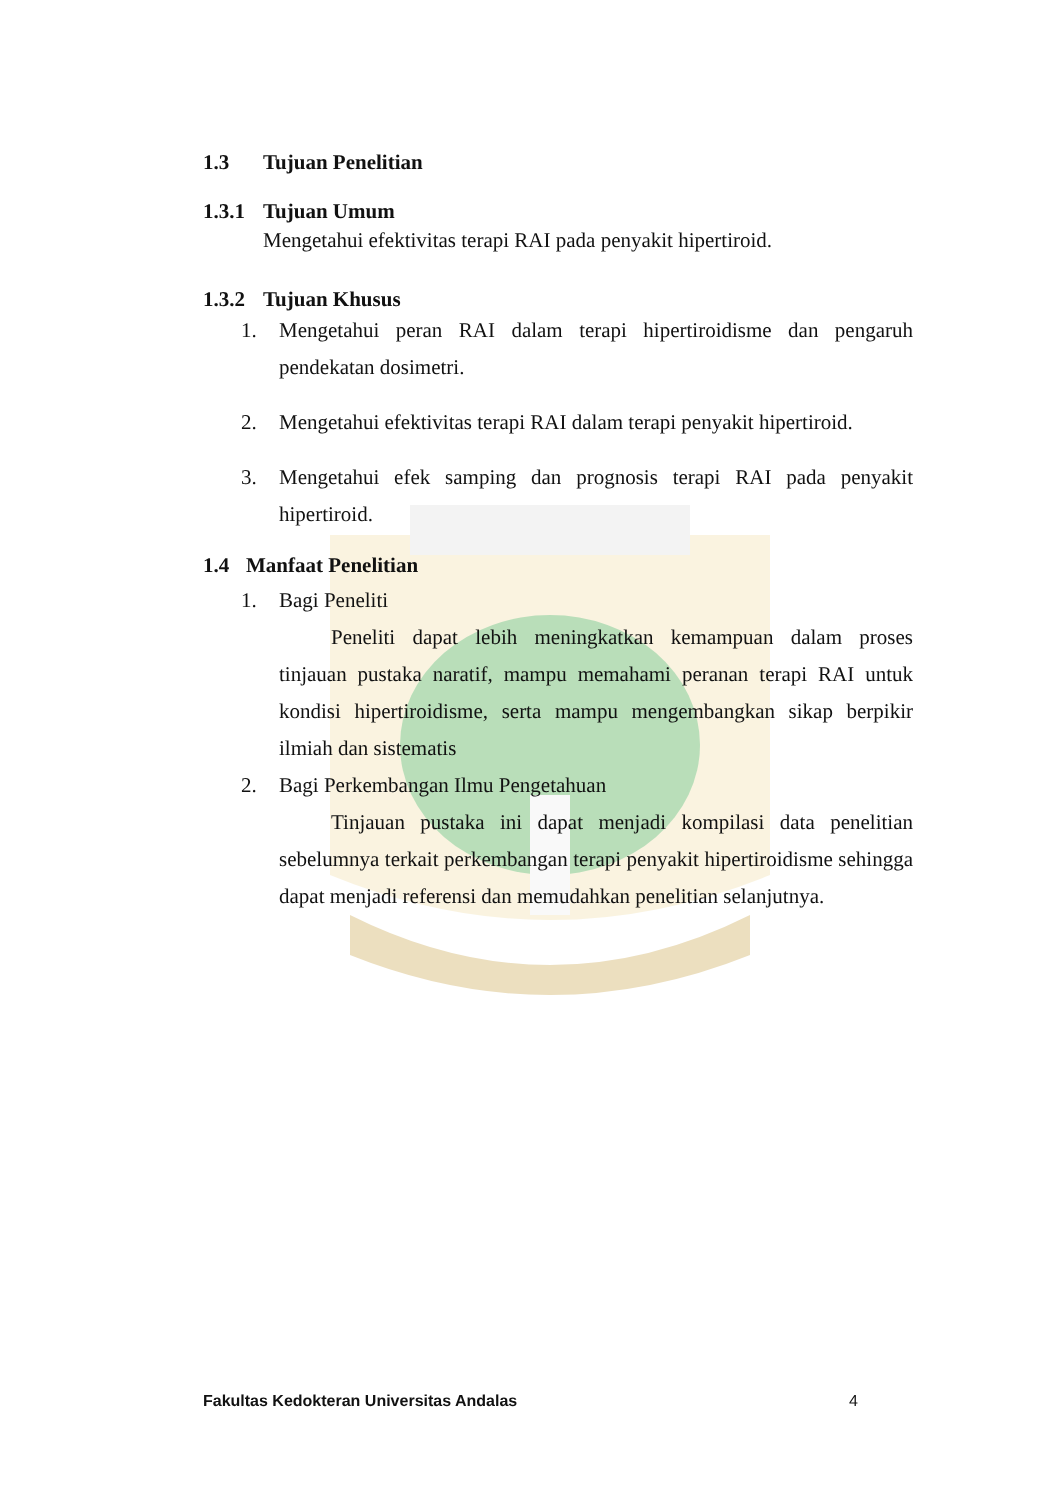1.3 Tujuan Penelitian
1.3.1
Tujuan Umum
Mengetahui efektivitas terapi RAI pada penyakit hipertiroid.
1.3.2
Tujuan Khusus
1. Mengetahui peran RAI dalam terapi hipertiroidisme dan pengaruh pendekatan dosimetri.
2. Mengetahui efektivitas terapi RAI dalam terapi penyakit hipertiroid.
3. Mengetahui efek samping dan prognosis terapi RAI pada penyakit hipertiroid.
1.4 Manfaat Penelitian
1. Bagi Peneliti
Peneliti dapat lebih meningkatkan kemampuan dalam proses tinjauan pustaka naratif, mampu memahami peranan terapi RAI untuk kondisi hipertiroidisme, serta mampu mengembangkan sikap berpikir ilmiah dan sistematis
2. Bagi Perkembangan Ilmu Pengetahuan
Tinjauan pustaka ini dapat menjadi kompilasi data penelitian sebelumnya terkait perkembangan terapi penyakit hipertiroidisme sehingga dapat menjadi referensi dan memudahkan penelitian selanjutnya.
Fakultas Kedokteran Universitas Andalas 4